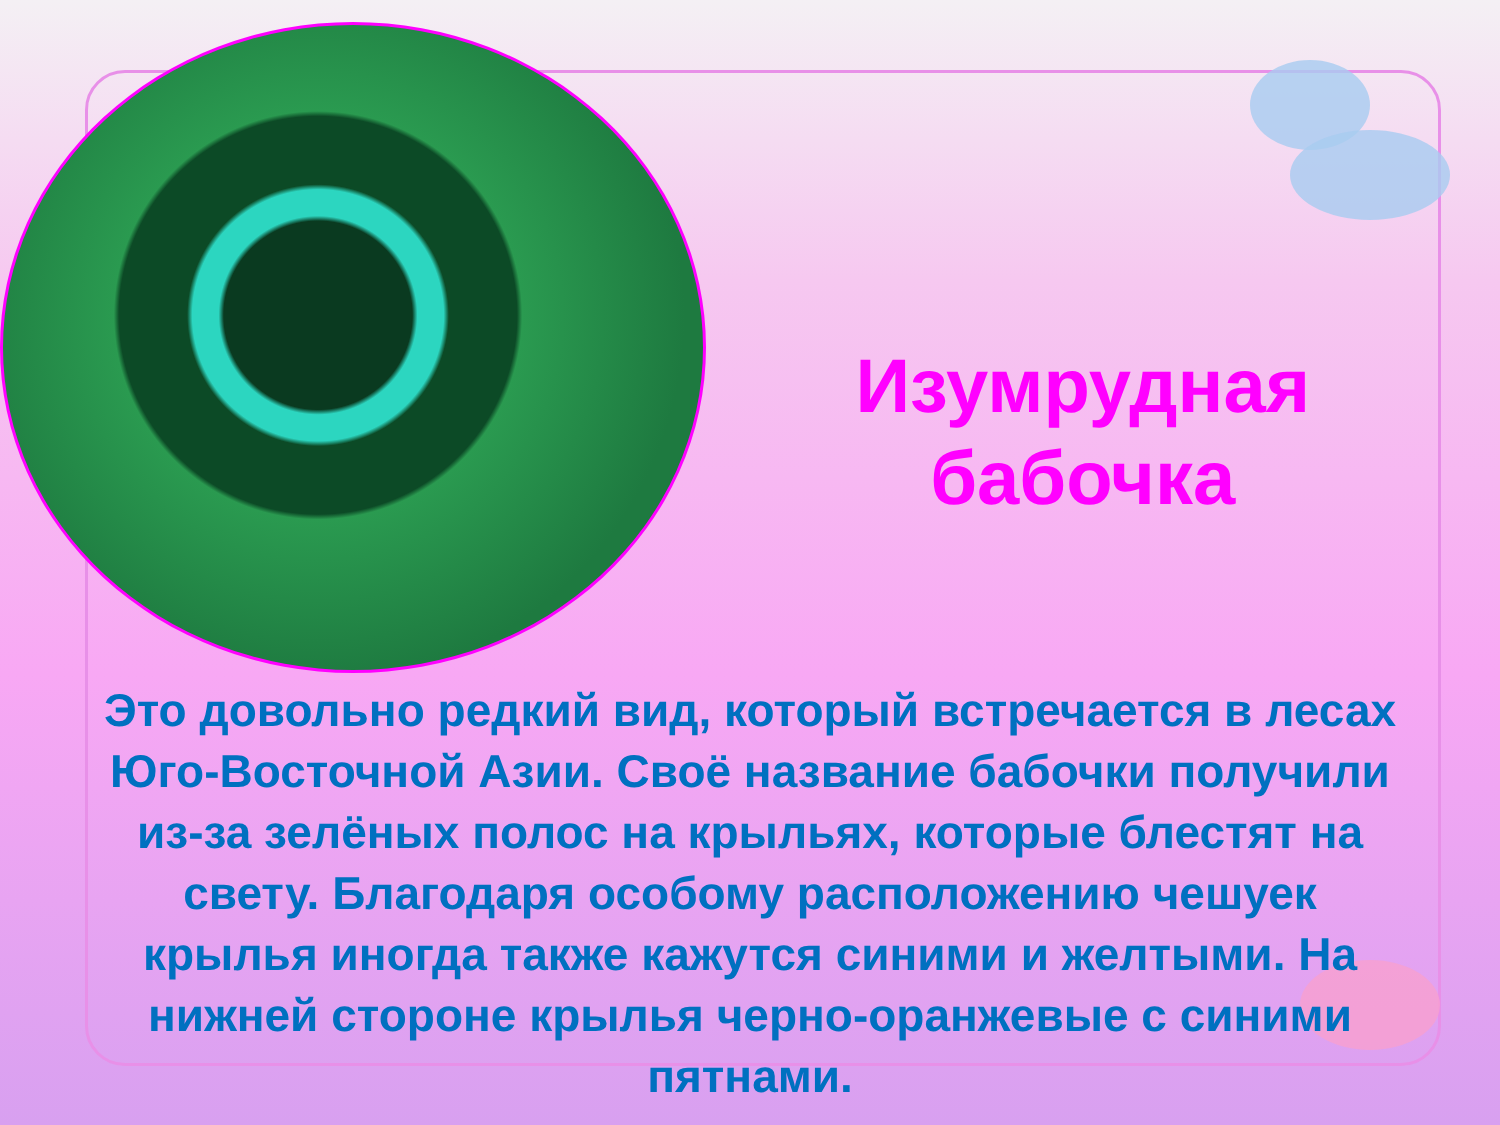Изумрудная
бабочка
Это довольно редкий вид, который встречается в лесах Юго-Восточной Азии. Своё название бабочки получили из-за зелёных полос на крыльях, которые блестят на свету. Благодаря особому расположению чешуек крылья иногда также кажутся синими и желтыми. На нижней стороне крылья черно-оранжевые с синими пятнами.